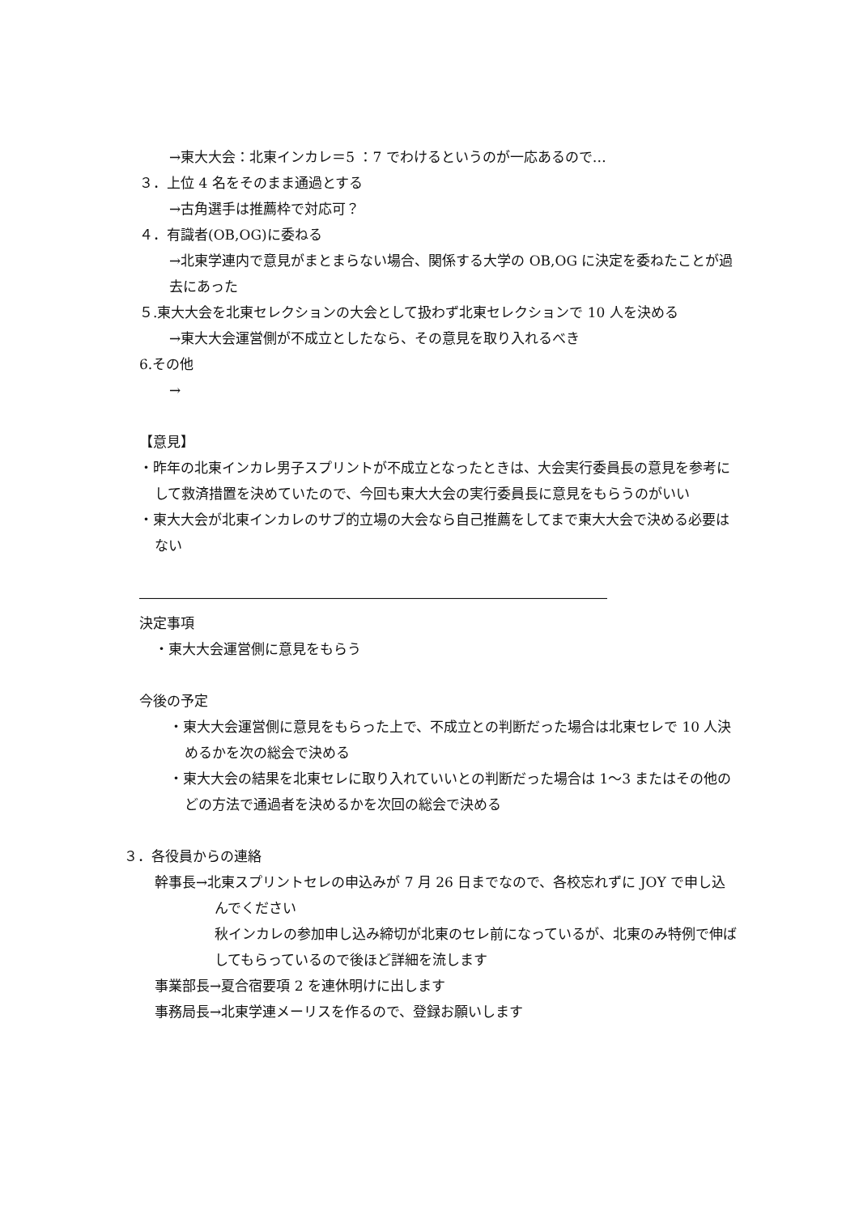→東大大会：北東インカレ＝5 ：7 でわけるというのが一応あるので…
３．上位 4 名をそのまま通過とする
→古角選手は推薦枠で対応可？
４．有識者(OB,OG)に委ねる
→北東学連内で意見がまとまらない場合、関係する大学の OB,OG に決定を委ねたことが過去にあった
５.東大大会を北東セレクションの大会として扱わず北東セレクションで 10 人を決める
→東大大会運営側が不成立としたなら、その意見を取り入れるべき
6.その他
→
【意見】
・昨年の北東インカレ男子スプリントが不成立となったときは、大会実行委員長の意見を参考にして救済措置を決めていたので、今回も東大大会の実行委員長に意見をもらうのがいい
・東大大会が北東インカレのサブ的立場の大会なら自己推薦をしてまで東大大会で決める必要はない
――――――――――――――――――――――――――――――――――
決定事項
・東大大会運営側に意見をもらう
今後の予定
・東大大会運営側に意見をもらった上で、不成立との判断だった場合は北東セレで 10 人決めるかを次の総会で決める
・東大大会の結果を北東セレに取り入れていいとの判断だった場合は 1〜3 またはその他のどの方法で通過者を決めるかを次回の総会で決める
３．各役員からの連絡
幹事長→北東スプリントセレの申込みが 7 月 26 日までなので、各校忘れずに JOY で申し込んでください
秋インカレの参加申し込み締切が北東のセレ前になっているが、北東のみ特例で伸ばしてもらっているので後ほど詳細を流します
事業部長→夏合宿要項 2 を連休明けに出します
事務局長→北東学連メーリスを作るので、登録お願いします